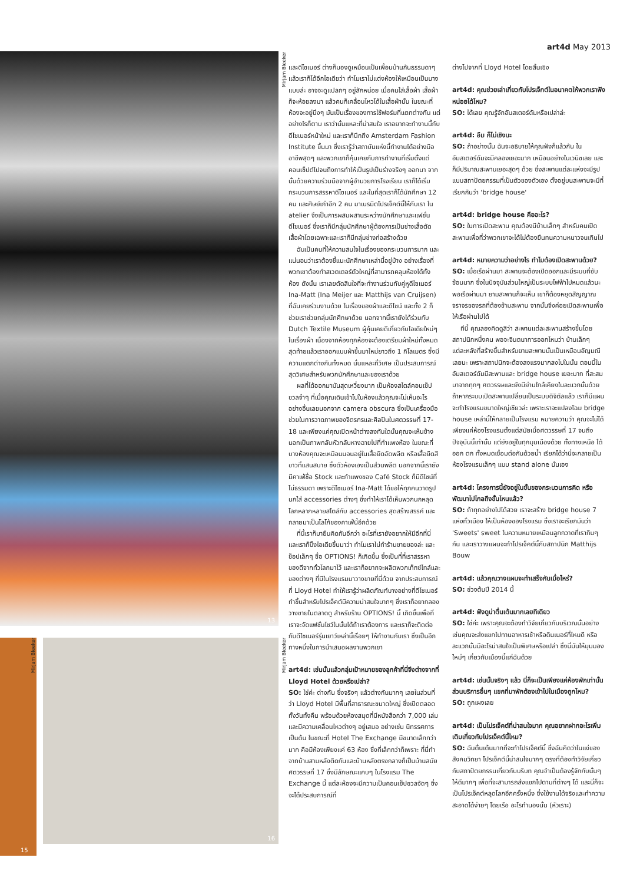art4d May 2013
13
Mirjam Bleeker
15
Mirjam Bleeker
16
Mirjam Bleeker
และดีไซเนอร์ ต่างก็มองดูเหมือนเป็นเพื่อนบ้านกันธรรมดาๆ แล้วเราก็ได้อีกไอเดียว่า ทำไมเราไม่แต่งห้องให้เหมือนเป็นนางแบบล่ะ อาจจะดูแปลกๆ อยู่สักหน่อย เมื่อคนใส่เสื้อผ้า เสื้อผ้าก็จะห้อยลงมา แล้วคนก็เคลื่อนไหวได้ในเสื้อผ้านั้น ในขณะที่ห้องจะอยู่นิ่งๆ มันเป็นเรื่องของการใช้ฟอร์มที่แตกต่างกัน แต่อย่างไรก็ตาม เราว่านั่นแหละที่น่าสนใจ เราอยากจะทำงานนี้กับดีไซเนอร์หน้าใหม่ และเราก็นึกถึง Amsterdam Fashion Institute ขึ้นมา ซึ่งเรารู้ว่าสถาบันแห่งนี้ทำงานได้อย่างมืออาชีพสุดๆ และพวกเขาก็คุ้นเคยกับการทำงานที่เริ่มตั้งแต่คอนเซ็ปต์ไปจนถึงการทำให้เป็นรูปเป็นร่างจริงๆ ออกมา จากนั้นด้วยความร่วมมือจากผู้อำนวยการโรงเรียน เราก็ได้เริ่มกระบวนการสรรหาดีไซเนอร์ และในที่สุดเราก็ได้นักศึกษา 12 คน และศิษย์เก่าอีก 2 คน มาเนรมิตโปรเจ็คต์นี้ให้กับเรา ใน atelier จึงเป็นการผสมผสานระหว่างนักศึกษาและแฟชั่นดีไซเนอร์ ซึ่งเราก็มีกลุ่มนักศึกษาผู้ต้องการเป็นช่างเสื้อตัดเสื้อผ้าโดยเฉพาะและเราก็มีกลุ่มช่างก่อสร้างด้วย
ฉันเป็นคนที่ให้ความสนใจในเรื่องของกระบวนการมาก และแน่นอนว่าเราต้องชี้แนะนักศึกษาเหล่านี้อยู่บ้าง อย่างเรื่องที่พวกเขาต้องทำสเวตเตอร์ตัวใหญ่ที่สามารถคลุมห้องได้ทั้งห้อง ดังนั้น เราเลยตัดสินใจที่จะทำงานร่วมกับคู่หูดีไซเนอร์ Ina-Matt (Ina Meijer และ Matthijs van Cruijsen) ที่ฉันเคยร่วมงานด้วย ในเรื่องของผ้าและดีไซน์ และทั้ง 2 ก็ช่วยเราช่วยกลุ่มนักศึกษาด้วย นอกจากนี้เรายังได้ร่วมกับ Dutch Textile Museum ผู้คุ้นเคยดีเกี่ยวกับไอเดียใหม่ๆ ในเรื่องผ้า เนื่องจากห้องทุกห้องจะต้องเตรียมผ้าใหม่ทั้งหมด สุดท้ายแล้วเราออกแบบผ้าขึ้นมาใหม่ยาวถึง 1 กิโลเมตร ซึ่งมีความแตกต่างกันทั้งหมด นั่นแหละที่วิเศษ เป็นประสบการณ์สุดวิเศษสำหรับพวกนักศึกษาและของเราด้วย
ผลที่ได้ออกมามันสุดเหวี่ยงมาก เป็นห้องสไตล์คอนเซ็ปชวลจ๋าๆ ที่เมื่อคุณเดินเข้าไปในห้องแล้วคุณจะไม่เห็นอะไรอย่างอื่นเลยนอกจาก camera obscura ซึ่งเป็นเครื่องมือช่วยในการวาดภาพของจิตรกรและศิลปินในศตวรรษที่ 17-18 และเพียงแค่คุณเปิดหน้าต่างลงทันใดนั้นคุณจะเห็นข้างนอกเป็นภาพกลับหัวกลับหางฉายไปที่กำแพงห้อง ในขณะที่บางห้องคุณจะเหมือนนอนอยู่ในเสื้อยืดอัดพลีต หรือเสื้อยืดสีขาวที่แสนสบาย ซึ่งตัวห้องเองเป็นส่วนพลีต นอกจากนี้เรายังมีคาเฟ่ชื่อ Stock และกำแพงของ Café Stock ก็มีดีไซน์ที่ไม่ธรรมดา เพราะดีไซเนอร์ Ina-Matt ได้ขอให้ทุกคนวาดรูปนกใส่ accessories ต่างๆ ซึ่งทำให้เราได้เห็นพวกนกหลุดโลกหลากหลายสไตล์กับ accessories สุดสร้างสรรค์ และกลายมาเป็นโลโก้ของคาเฟ่นี้อีกด้วย
ที่นี้เราก็มายืนคิดกันอีกว่า อะไรที่เรายังอยากให้มีอีกที่นี่ และเราก็ปิ๊งไอเดียขึ้นมาว่า ทำไมเราไม่ทำร้านขายของล่ะ และช็อปเล็กๆ ชื่อ OPTIONS! ก็เกิดขึ้น ซึ่งเป็นที่ที่เราสรรหาของดีจากทั่วโลกมาไว้ และเราก็อยากจะผลิตพวกเท็กซ์ไทล์และของต่างๆ ที่มีในโรงแรมมาวางขายที่นี่ด้วย จากประสบการณ์ที่ Lloyd Hotel ทำให้เรารู้ว่าผลิตภัณฑ์บางอย่างที่ดีไซเนอร์ทำขึ้นสำหรับโปรเจ็คต์มีความน่าสนใจมากๆ ซึ่งเราก็อยากลองวางขายในตลาดดู สำหรับร้าน OPTIONS! นี้ เกิดขึ้นเพื่อที่เราจะจัดแฟชั่นโชว์ในนั้นได้ถ้าเราต้องการ และเราก็จะติดต่อกับดีไซเนอร์รุ่นเยาว์เหล่านี้เรื่อยๆ ให้ทำงานกับเรา ซึ่งเป็นอีกทางหนึ่งในการนำเสนอผลงานพวกเขา
art4d: เช่นนั้นแล้วกลุ่มเป้าหมายของลูกค้าที่นี่จึงต่างจากที่ Lloyd Hotel ด้วยหรือเปล่า?
SO: ใช่ค่ะ ต่างกัน ซึ่งจริงๆ แล้วต่างกันมากๆ เลยในส่วนที่ว่า Lloyd Hotel มีพื้นที่สาธารณะขนาดใหญ่ ซึ่งเปิดตลอดทั้งวันทั้งคืน พร้อมด้วยห้องสมุดที่มีหนังสือกว่า 7,000 เล่ม และมีความเคลื่อนไหวต่างๆ อยู่เสมอ อย่างเช่น นิทรรศการ เป็นต้น ในขณะที่ Hotel The Exchange มีขนาดเล็กกว่ามาก คือมีห้องเพียงแค่ 63 ห้อง ซึ่งที่เล็กกว่าก็เพราะ ที่นี่ทำจากบ้านสามหลังติดกันและบ้านหลังตรงกลางก็เป็นบ้านสมัยศตวรรษที่ 17 ซึ่งมีลักษณะแคบๆ ในโรงแรม The Exchange นี้ แต่ละห้องจะมีความเป็นคอนเซ็ปชวลจัดๆ ซึ่งจะได้ประสบการณ์ที่
ต่างไปจากที่ Lloyd Hotel โดยสิ้นเชิง
art4d: คุณช่วยเล่าเกี่ยวกับโปรเจ็กต์ในอนาคตให้พวกเราฟังหน่อยได้ไหม?
SO: ได้เลย คุณรู้จักอัมสเตอร์ดัมหรือเปล่าล่ะ
art4d: อืม ก็ไม่เชิงนะ
SO: ถ้าอย่างนั้น ฉันจะอธิบายให้คุณฟังก็แล้วกัน ในอัมสเตอร์ดัมจะมีคลองเยอะมาก เหมือนอย่างในเวนิชเลย และก็มีปริมาณสะพานเยอะสุดๆ ด้วย ซึ่งสะพานแต่ละแห่งจะมีรูปแบบสถาปัตยกรรมที่เป็นตัวของตัวเอง ตั้งอยู่บนสะพานจะมีที่เรียกกันว่า 'bridge house'
art4d: bridge house คืออะไร?
SO: ในการเปิดสะพาน คุณต้องมีบ้านเล็กๆ สำหรับคนเปิดสะพานเพื่อที่ว่าพวกเขาจะได้ไม่ต้องยืนทนความหนาวจนเกินไป
art4d: หมายความว่าอย่างไร ทำไมต้องเปิดสะพานด้วย?
SO: เมื่อเรือผ่านมา สะพานจะต้องเปิดออกและมีระบบที่ซับซ้อนมาก ซึ่งในปัจจุบันส่วนใหญ่เป็นระบบไฟฟ้าไปหมดแล้วนะ พอเรือผ่านมา ยามสะพานก็จะเห็น เขาก็ต้องหยุดสัญญาณจราจรของรถที่ต้องข้ามสะพาน จากนั้นจึงค่อยเปิดสะพานเพื่อให้เรือผ่านไปได้
ทีนี้ คุณลองคิดดูสิว่า สะพานแต่ละสะพานสร้างขึ้นโดยสถาปนิกหนึ่งคน พอจะจินตนาการออกไหมว่า บ้านเล็กๆ แต่ละหลังที่สร้างขึ้นสำหรับยามสะพานนั้นเป็นเหมือนอัญมณีเลยนะ เพราะสถาปนิกจะต้องลงแรงมากลงไปในนั้น ตอนนี้ในอัมสเตอร์ดัมมีสะพานและ bridge house เยอะมาก ที่สะสมมาจากทุกๆ ศตวรรษและยังมีย่านใกล้เคียงในละแวกนั้นด้วย ถ้าหากระบบเปิดสะพานเปลี่ยนเป็นระบบดิจิตัลแล้ว เราก็มีแผนจะทำโรงแรมขนาดใหญ่เชียวล่ะ เพราะเราจะแปลงโฉม bridge house เหล่านี้ให้กลายเป็นโรงแรม หมายความว่า คุณจะไม่ได้เพียงแค่ห้องโรงแรมตั้งแต่สมัยเมื่อศตวรรษที่ 17 จนถึงปัจจุบันนี้เท่านั้น แต่ยังอยู่ในทุกมุมเมืองด้วย ทั้งทางเหนือ ใต้ ออก ตก ทั้งหมดเชื่อมต่อกันด้วยน้ำ เรียกได้ว่านี่จะกลายเป็นห้องโรงแรมเล็กๆ แบบ stand alone นั่นเอง
art4d: โครงการนี้ยังอยู่ในขั้นของกระบวนการคิด หรือพัฒนาไปไกลถึงขั้นไหนแล้ว?
SO: ถ้าทุกอย่างไปได้สวย เราจะสร้าง bridge house 7 แห่งทั่วเมือง ให้เป็นห้องของโรงแรม ซึ่งเราจะเรียกมันว่า 'Sweets' sweet ในความหมายเหมือนลูกกวาดที่เรากินๆ กัน และเราวางแผนจะทำโปรเจ็คต์นี้กับสถาปนิก Matthijs Bouw
art4d: แล้วคุณวางแผนจะทำเสร็จกันเมื่อไหร่?
SO: ช่วงต้นปี 2014 นี้
art4d: ฟังดูน่าตื่นเต้นมากเลยทีเดียว
SO: ใช่ค่ะ เพราะคุณจะต้องทำวิจัยเกี่ยวกับบริเวณนั้นอย่างเช่นคุณจะส่งแขกไปทานอาหารเช้าหรือดินเนอร์ที่ไหนดี หรือละแวกนั้นมีอะไรน่าสนใจเป็นพิเศษหรือเปล่า ซึ่งนี่มันให้มุมมองใหม่ๆ เกี่ยวกับเมืองนี้แก่ฉันด้วย
art4d: เช่นนั้นจริงๆ แล้ว นี่ก็จะเป็นเพียงแค่ห้องพักเท่านั้น ส่วนบริการอื่นๆ แขกที่มาพักต้องเข้าไปในเมืองถูกไหม?
SO: ถูกเผงเลย
art4d: เป็นโปรเจ็คต์ที่น่าสนใจมาก คุณอยากฝากอะไรเพิ่มเติมเกี่ยวกับโปรเจ็คต์นี้ไหม?
SO: ฉันตื่นเต้นมากที่จะทำโปรเจ็คต์นี้ ซึ่งฉันคิดว่าในแง่ของสังคมวิทยา โปรเจ็คต์นี้น่าสนใจมากๆ ตรงที่ต้องทำวิจัยเกี่ยวกับสถาปัตยกรรมเกี่ยวกับบริบท คุณจำเป็นต้องรู้จักกับนั้นๆ ให้ดีมากๆ เพื่อที่จะสามารถส่งแขกไปตามที่ต่างๆ ได้ และนี่ก็จะเป็นโปรเจ็คต์หลุดโลกอีกครั้งหนึ่ง ซึ่งใช้งานได้จริงและทำความสะอาดได้ง่ายๆ โดยเรือ อะไรทำนองนั้น (หัวเราะ)